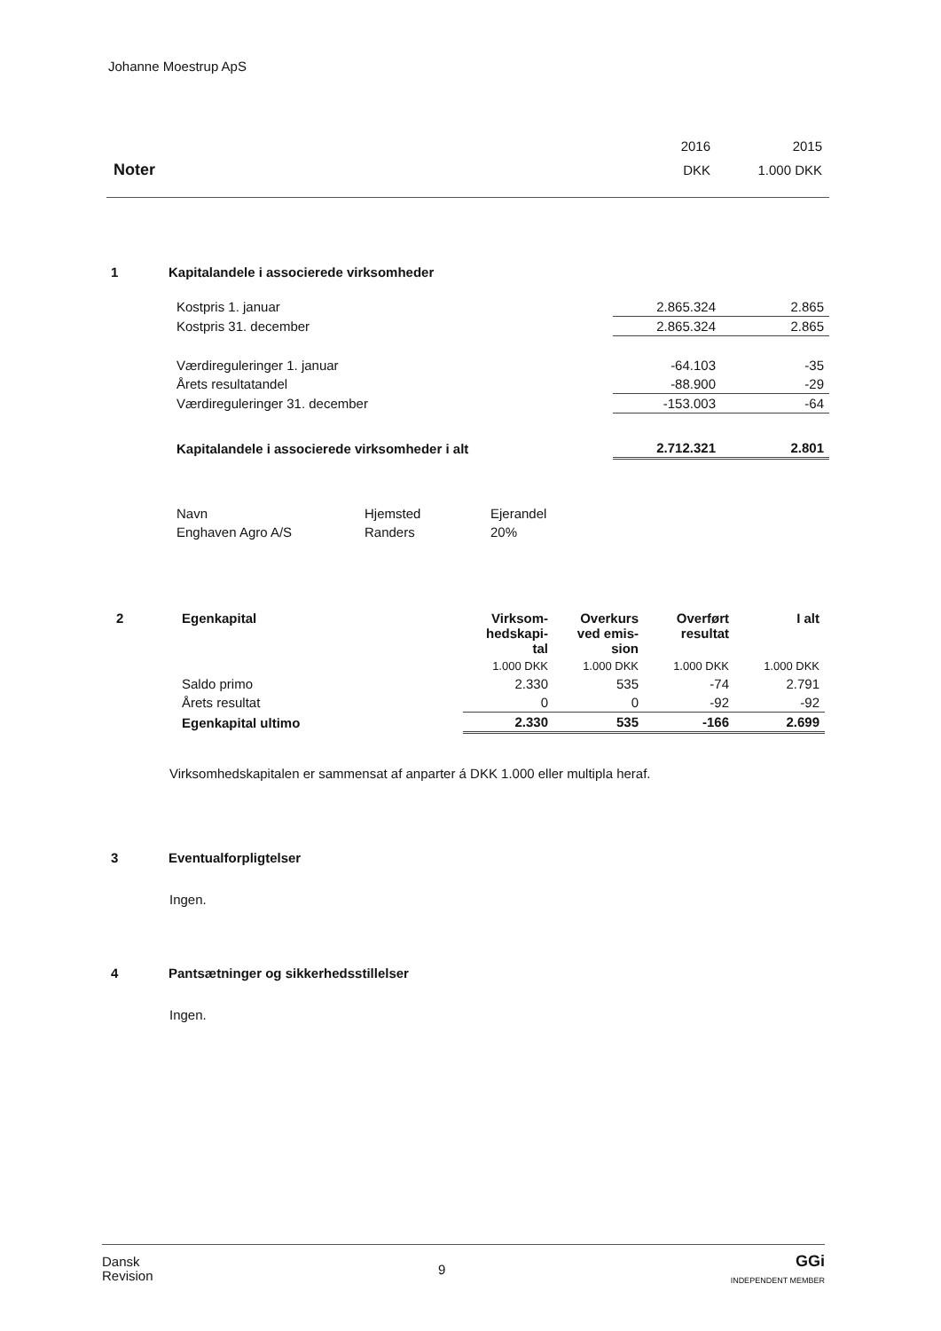Johanne Moestrup ApS
| | 2016 | 2015 |
| Noter | DKK | 1.000 DKK |
1 Kapitalandele i associerede virksomheder
| Kostpris 1. januar | 2.865.324 | 2.865 |
| Kostpris 31. december | 2.865.324 | 2.865 |
| Værdireguleringer 1. januar | -64.103 | -35 |
| Årets resultatandel | -88.900 | -29 |
| Værdireguleringer 31. december | -153.003 | -64 |
| Kapitalandele i associerede virksomheder i alt | 2.712.321 | 2.801 |
| Navn | Hjemsted | Ejerandel |
| Enghaven Agro A/S | Randers | 20% |
| 2 | Egenkapital | Virksom- hedskapi- tal | Overkurs ved emis- sion | Overført resultat | I alt |
| | | 1.000 DKK | 1.000 DKK | 1.000 DKK | 1.000 DKK |
| | Saldo primo | 2.330 | 535 | -74 | 2.791 |
| | Årets resultat | 0 | 0 | -92 | -92 |
| | Egenkapital ultimo | 2.330 | 535 | -166 | 2.699 |
Virksomhedskapitalen er sammensat af anparter á DKK 1.000 eller multipla heraf.
3 Eventualforpligtelser
Ingen.
4 Pantsætninger og sikkerhedsstillelser
Ingen.
Dansk
Revision
9
GGi
INDEPENDENT MEMBER